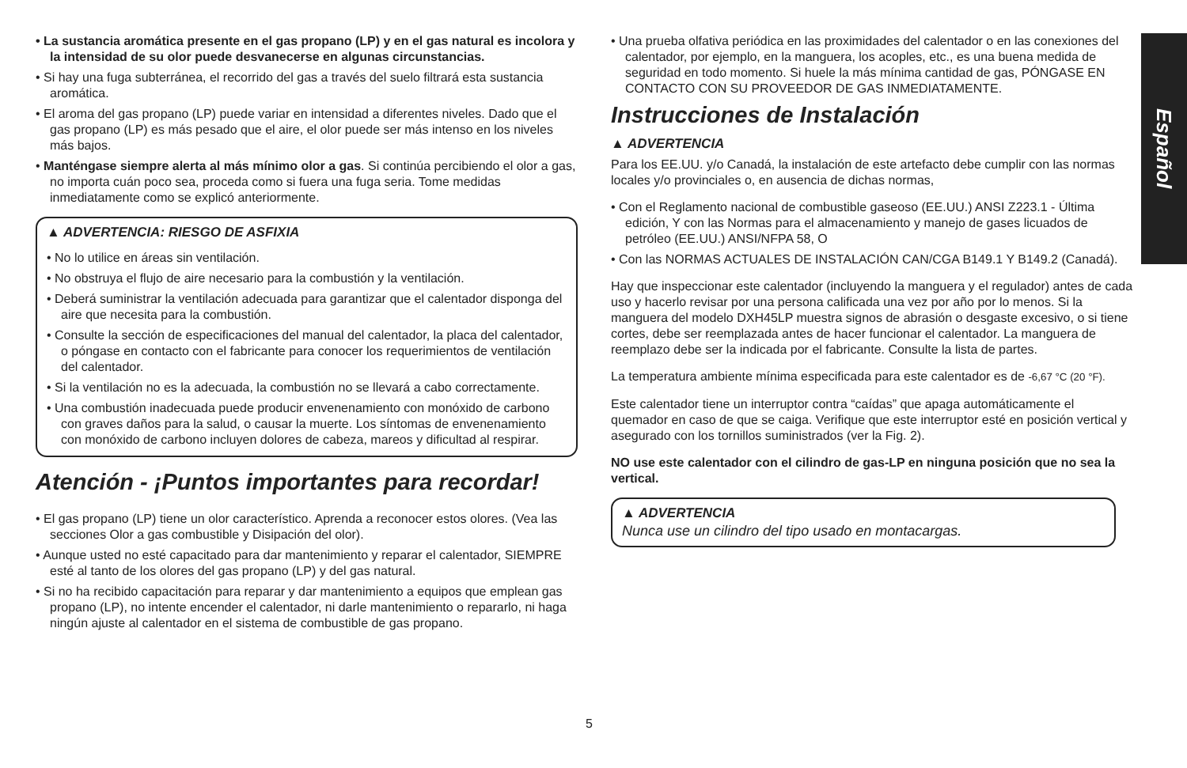• La sustancia aromática presente en el gas propano (LP) y en el gas natural es incolora y la intensidad de su olor puede desvanecerse en algunas circunstancias.
• Si hay una fuga subterránea, el recorrido del gas a través del suelo filtrará esta sustancia aromática.
• El aroma del gas propano (LP) puede variar en intensidad a diferentes niveles. Dado que el gas propano (LP) es más pesado que el aire, el olor puede ser más intenso en los niveles más bajos.
• Manténgase siempre alerta al más mínimo olor a gas. Si continúa percibiendo el olor a gas, no importa cuán poco sea, proceda como si fuera una fuga seria. Tome medidas inmediatamente como se explicó anteriormente.
▲ ADVERTENCIA: RIESGO DE ASFIXIA
• No lo utilice en áreas sin ventilación.
• No obstruya el flujo de aire necesario para la combustión y la ventilación.
• Deberá suministrar la ventilación adecuada para garantizar que el calentador disponga del aire que necesita para la combustión.
• Consulte la sección de especificaciones del manual del calentador, la placa del calentador, o póngase en contacto con el fabricante para conocer los requerimientos de ventilación del calentador.
• Si la ventilación no es la adecuada, la combustión no se llevará a cabo correctamente.
• Una combustión inadecuada puede producir envenenamiento con monóxido de carbono con graves daños para la salud, o causar la muerte. Los síntomas de envenenamiento con monóxido de carbono incluyen dolores de cabeza, mareos y dificultad al respirar.
Atención - ¡Puntos importantes para recordar!
• El gas propano (LP) tiene un olor característico. Aprenda a reconocer estos olores. (Vea las secciones Olor a gas combustible y Disipación del olor).
• Aunque usted no esté capacitado para dar mantenimiento y reparar el calentador, SIEMPRE esté al tanto de los olores del gas propano (LP) y del gas natural.
• Si no ha recibido capacitación para reparar y dar mantenimiento a equipos que emplean gas propano (LP), no intente encender el calentador, ni darle mantenimiento o repararlo, ni haga ningún ajuste al calentador en el sistema de combustible de gas propano.
• Una prueba olfativa periódica en las proximidades del calentador o en las conexiones del calentador, por ejemplo, en la manguera, los acoples, etc., es una buena medida de seguridad en todo momento. Si huele la más mínima cantidad de gas, PÓNGASE EN CONTACTO CON SU PROVEEDOR DE GAS INMEDIATAMENTE.
Instrucciones de Instalación
▲ ADVERTENCIA
Para los EE.UU. y/o Canadá, la instalación de este artefacto debe cumplir con las normas locales y/o provinciales o, en ausencia de dichas normas,
• Con el Reglamento nacional de combustible gaseoso (EE.UU.) ANSI Z223.1 - Última edición, Y con las Normas para el almacenamiento y manejo de gases licuados de petróleo (EE.UU.) ANSI/NFPA 58, O
• Con las NORMAS ACTUALES DE INSTALACIÓN CAN/CGA B149.1 Y B149.2 (Canadá).
Hay que inspeccionar este calentador (incluyendo la manguera y el regulador) antes de cada uso y hacerlo revisar por una persona calificada una vez por año por lo menos. Si la manguera del modelo DXH45LP muestra signos de abrasión o desgaste excesivo, o si tiene cortes, debe ser reemplazada antes de hacer funcionar el calentador. La manguera de reemplazo debe ser la indicada por el fabricante. Consulte la lista de partes.
La temperatura ambiente mínima especificada para este calentador es de -6,67 °C (20 °F).
Este calentador tiene un interruptor contra “caídas” que apaga automáticamente el quemador en caso de que se caiga. Verifique que este interruptor esté en posición vertical y asegurado con los tornillos suministrados (ver la Fig. 2).
NO use este calentador con el cilindro de gas-LP en ninguna posición que no sea la vertical.
▲ ADVERTENCIA
Nunca use un cilindro del tipo usado en montacargas.
Español
5